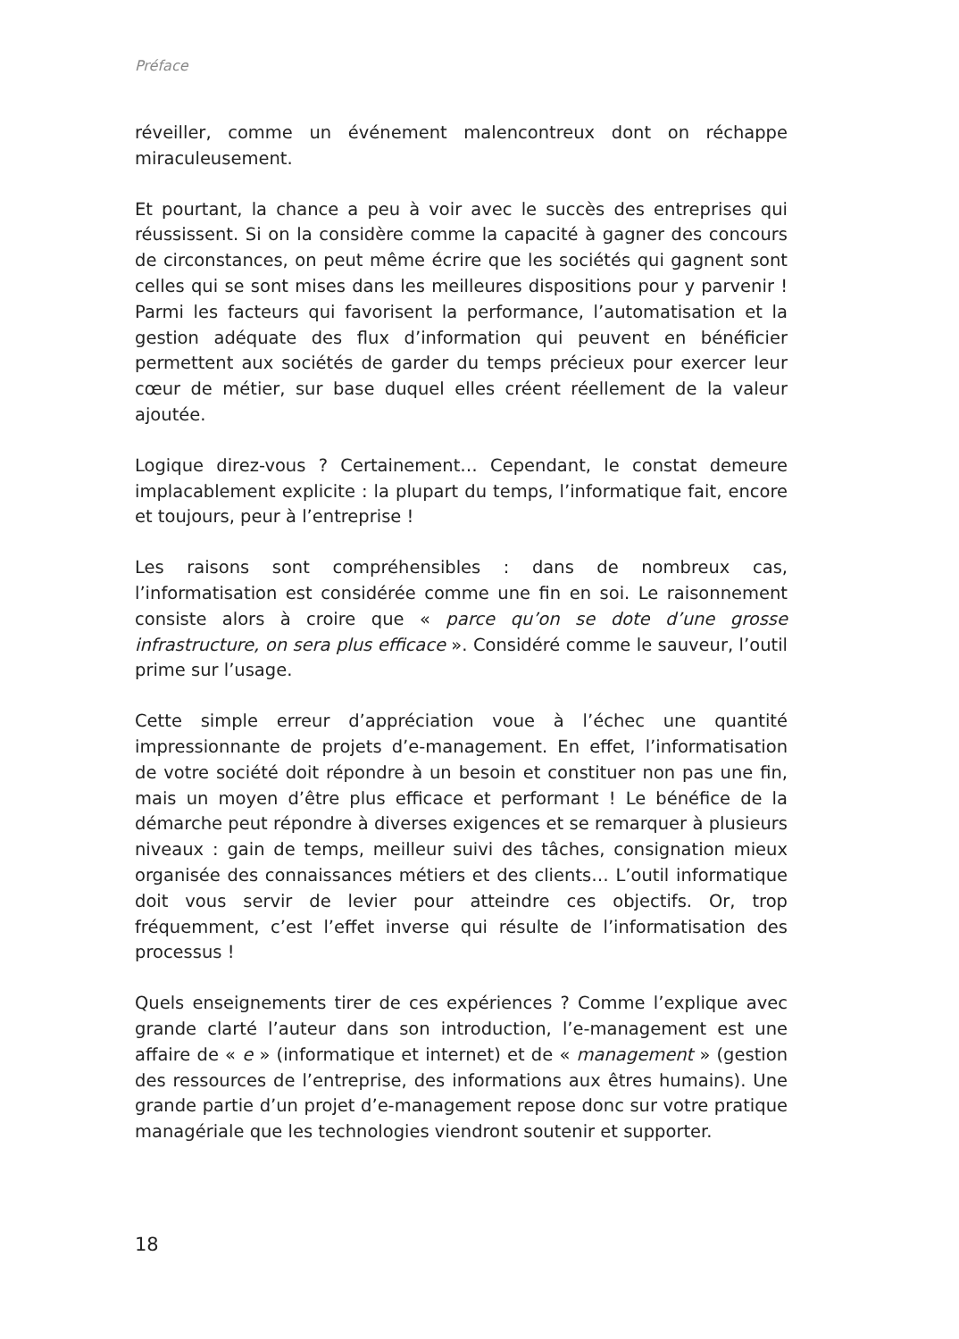Préface
réveiller, comme un événement malencontreux dont on réchappe miraculeusement.
Et pourtant, la chance a peu à voir avec le succès des entreprises qui réussissent. Si on la considère comme la capacité à gagner des concours de circonstances, on peut même écrire que les sociétés qui gagnent sont celles qui se sont mises dans les meilleures dispositions pour y parvenir ! Parmi les facteurs qui favorisent la performance, l’automatisation et la gestion adéquate des flux d’information qui peuvent en bénéficier permettent aux sociétés de garder du temps précieux pour exercer leur cœur de métier, sur base duquel elles créent réellement de la valeur ajoutée.
Logique direz-vous ? Certainement… Cependant, le constat demeure implacablement explicite : la plupart du temps, l’informatique fait, encore et toujours, peur à l’entreprise !
Les raisons sont compréhensibles : dans de nombreux cas, l’informatisation est considérée comme une fin en soi. Le raisonnement consiste alors à croire que « parce qu’on se dote d’une grosse infrastructure, on sera plus efficace ». Considéré comme le sauveur, l’outil prime sur l’usage.
Cette simple erreur d’appréciation voue à l’échec une quantité impressionnante de projets d’e-management. En effet, l’informatisation de votre société doit répondre à un besoin et constituer non pas une fin, mais un moyen d’être plus efficace et performant ! Le bénéfice de la démarche peut répondre à diverses exigences et se remarquer à plusieurs niveaux : gain de temps, meilleur suivi des tâches, consignation mieux organisée des connaissances métiers et des clients… L’outil informatique doit vous servir de levier pour atteindre ces objectifs. Or, trop fréquemment, c’est l’effet inverse qui résulte de l’informatisation des processus !
Quels enseignements tirer de ces expériences ? Comme l’explique avec grande clarté l’auteur dans son introduction, l’e-management est une affaire de « e » (informatique et internet) et de « management » (gestion des ressources de l’entreprise, des informations aux êtres humains). Une grande partie d’un projet d’e-management repose donc sur votre pratique managériale que les technologies viendront soutenir et supporter.
18